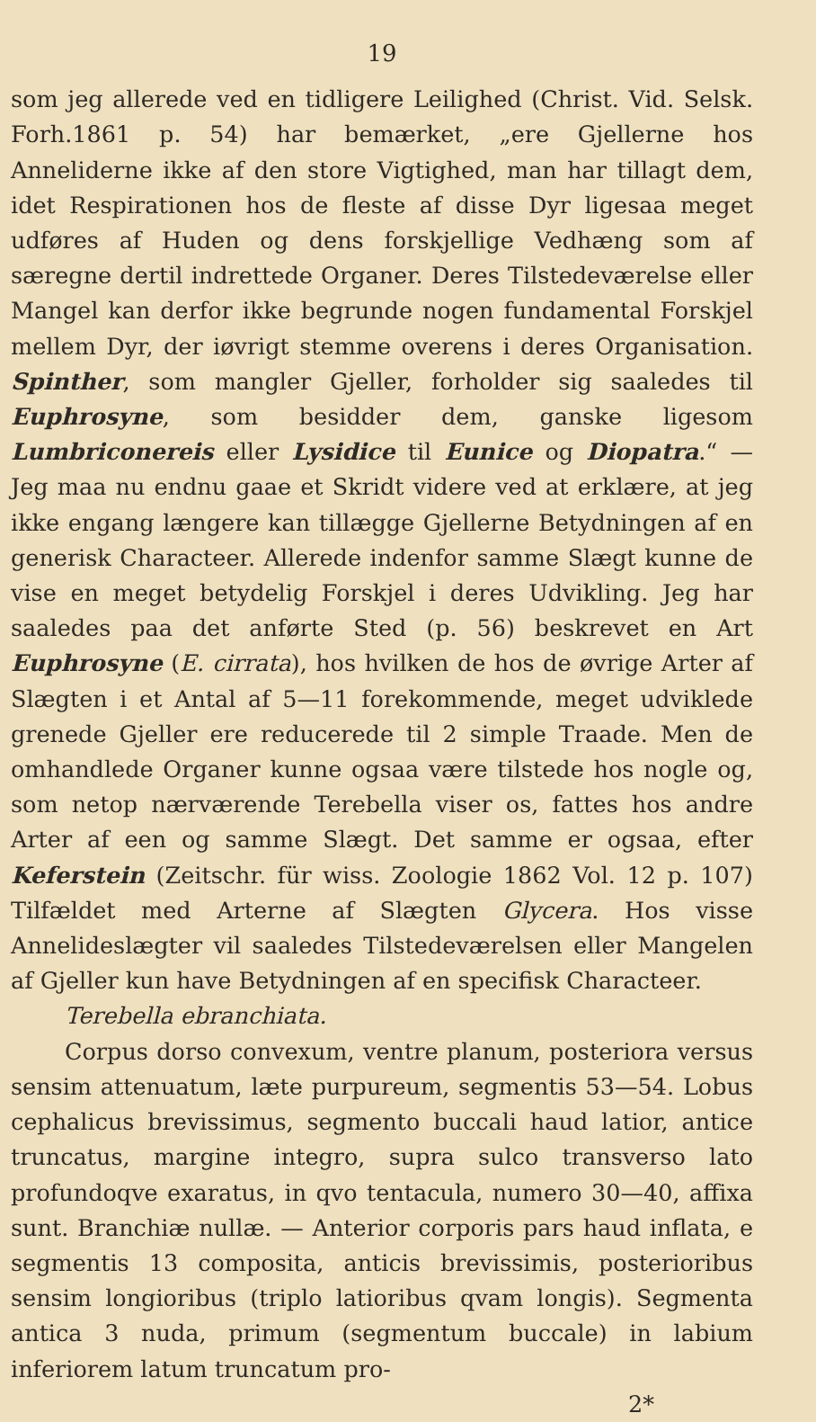19
som jeg allerede ved en tidligere Leilighed (Christ. Vid. Selsk. Forh.1861 p. 54) har bemærket, „ere Gjellerne hos Anneliderne ikke af den store Vigtighed, man har tillagt dem, idet Respirationen hos de fleste af disse Dyr ligesaa meget udføres af Huden og dens forskjellige Vedhæng som af særegne dertil indrettede Organer. Deres Tilstedeværelse eller Mangel kan derfor ikke begrunde nogen fundamental Forskjel mellem Dyr, der iøvrigt stemme overens i deres Organisation. Spinther, som mangler Gjeller, forholder sig saaledes til Euphrosyne, som besidder dem, ganske ligesom Lumbriconereis eller Lysidice til Eunice og Diopatra.“ — Jeg maa nu endnu gaae et Skridt videre ved at erklære, at jeg ikke engang længere kan tillægge Gjellerne Betydningen af en generisk Characteer. Allerede indenfor samme Slægt kunne de vise en meget betydelig Forskjel i deres Udvikling. Jeg har saaledes paa det anførte Sted (p. 56) beskrevet en Art Euphrosyne (E. cirrata), hos hvilken de hos de øvrige Arter af Slægten i et Antal af 5—11 forekommende, meget udviklede grenede Gjeller ere reducerede til 2 simple Traade. Men de omhandlede Organer kunne ogsaa være tilstede hos nogle og, som netop nærværende Terebella viser os, fattes hos andre Arter af een og samme Slægt. Det samme er ogsaa, efter Keferstein (Zeitschr. für wiss. Zoologie 1862 Vol. 12 p. 107) Tilfældet med Arterne af Slægten Glycera. Hos visse Annelideslægter vil saaledes Tilstedeværelsen eller Mangelen af Gjeller kun have Betydningen af en specifisk Characteer.
Terebella ebranchiata.
Corpus dorso convexum, ventre planum, posteriora versus sensim attenuatum, læte purpureum, segmentis 53—54. Lobus cephalicus brevissimus, segmento buccali haud latior, antice truncatus, margine integro, supra sulco transverso lato profundoqve exaratus, in qvo tentacula, numero 30—40, affixa sunt. Branchiæ nullæ. — Anterior corporis pars haud inflata, e segmentis 13 composita, anticis brevissimis, posterioribus sensim longioribus (triplo latioribus qvam longis). Segmenta antica 3 nuda, primum (segmentum buccale) in labium inferiorem latum truncatum pro-
2*